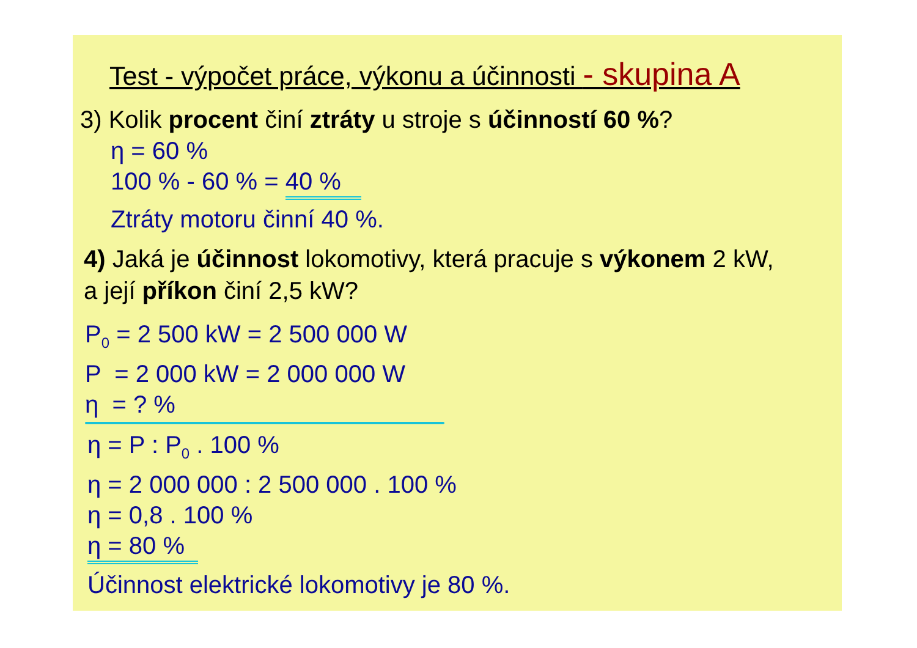Test - výpočet práce, výkonu a účinnosti - skupina A
3) Kolik procent činí ztráty u stroje s účinností 60 %?
η = 60 %
100 % - 60 % = 40 %
Ztráty motoru činní 40 %.
4) Jaká je účinnost lokomotivy, která pracuje s výkonem 2 kW,
a její příkon činí 2,5 kW?
P<sub>0</sub> = 2 500 kW = 2 500 000 W
P = 2 000 kW = 2 000 000 W
η = ? %
η = P : P<sub>0</sub> . 100 %
η = 2 000 000 : 2 500 000 . 100 %
η = 0,8 . 100 %
η = 80 %
Účinnost elektrické lokomotivy je 80 %.